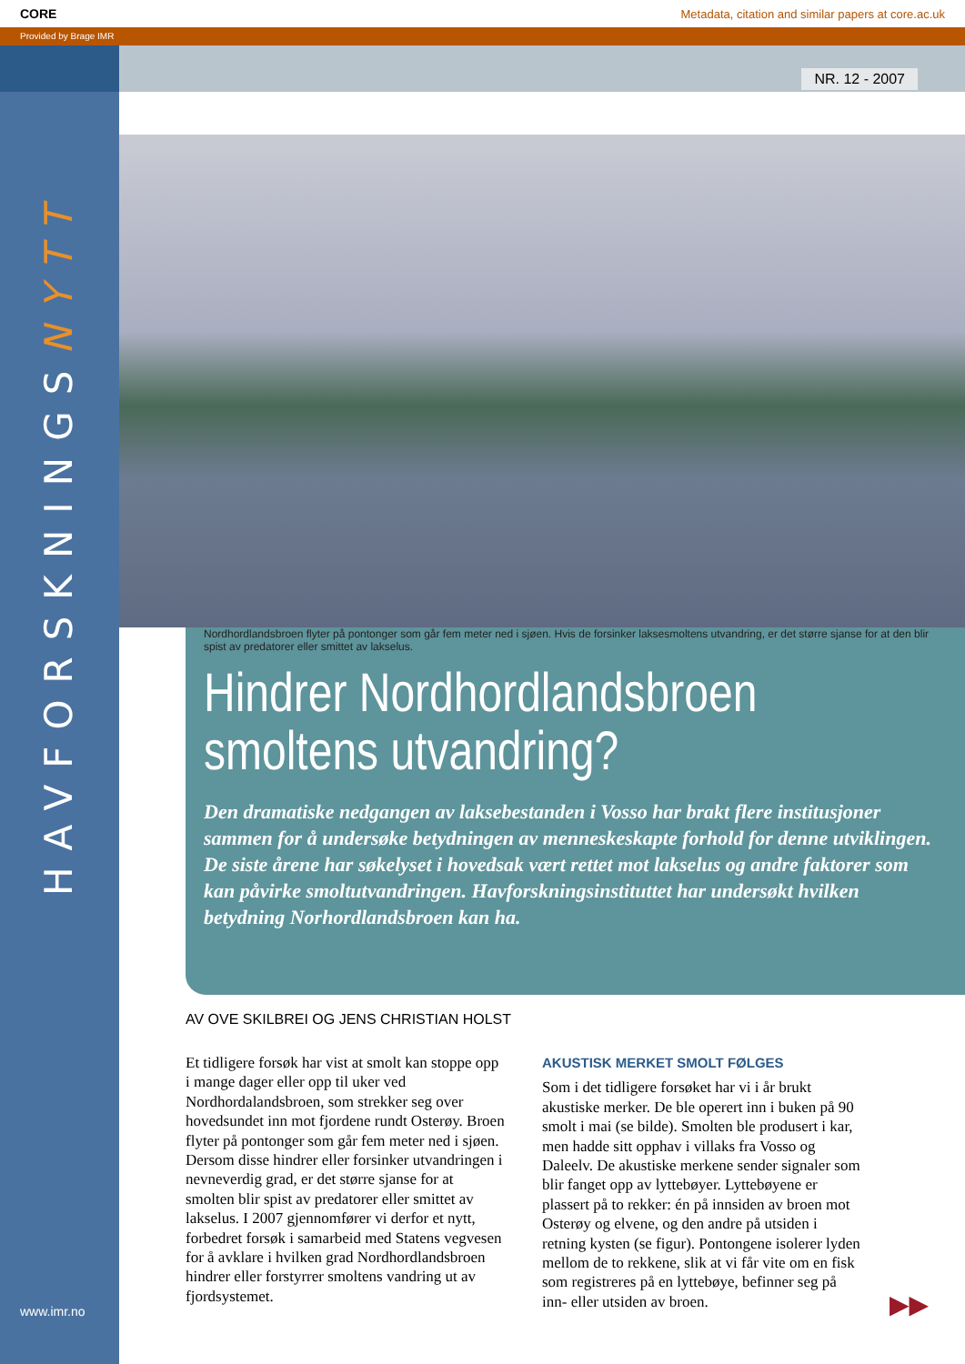CORE Metadata, citation and similar papers at core.ac.uk
Provided by Brage IMR
HAVFORSKNINGSNYTT
www.imr.no
NR. 12 - 2007
Nordhordlandsbroen flyter på pontonger som går fem meter ned i sjøen. Hvis de forsinker laksesmoltens utvandring, er det større sjanse for at den blir spist av predatorer eller smittet av lakselus.
Hindrer Nordhordlandsbroen smoltens utvandring?
Den dramatiske nedgangen av laksebestanden i Vosso har brakt flere institusjoner sammen for å undersøke betydningen av menneskeskapte forhold for denne utviklingen. De siste årene har søkelyset i hovedsak vært rettet mot lakselus og andre faktorer som kan påvirke smoltutvandringen. Havforskningsinstituttet har undersøkt hvilken betydning Norhordlandsbroen kan ha.
AV OVE SKILBREI OG JENS CHRISTIAN HOLST
Et tidligere forsøk har vist at smolt kan stoppe opp i mange dager eller opp til uker ved Nordhordalandsbroen, som strekker seg over hovedsundet inn mot fjordene rundt Osterøy. Broen flyter på pontonger som går fem meter ned i sjøen. Dersom disse hindrer eller forsinker utvandringen i nevneverdig grad, er det større sjanse for at smolten blir spist av predatorer eller smittet av lakselus. I 2007 gjennomfører vi derfor et nytt, forbedret forsøk i samarbeid med Statens vegvesen for å avklare i hvilken grad Nordhordlandsbroen hindrer eller forstyrrer smoltens vandring ut av fjordsystemet.
AKUSTISK MERKET SMOLT FØLGES
Som i det tidligere forsøket har vi i år brukt akustiske merker. De ble operert inn i buken på 90 smolt i mai (se bilde). Smolten ble produsert i kar, men hadde sitt opphav i villaks fra Vosso og Daleelv. De akustiske merkene sender signaler som blir fanget opp av lyttebøyer. Lyttebøyene er plassert på to rekker: én på innsiden av broen mot Osterøy og elvene, og den andre på utsiden i retning kysten (se figur). Pontongene isolerer lyden mellom de to rekkene, slik at vi får vite om en fisk som registreres på en lyttebøye, befinner seg på inn- eller utsiden av broen.
▶▶